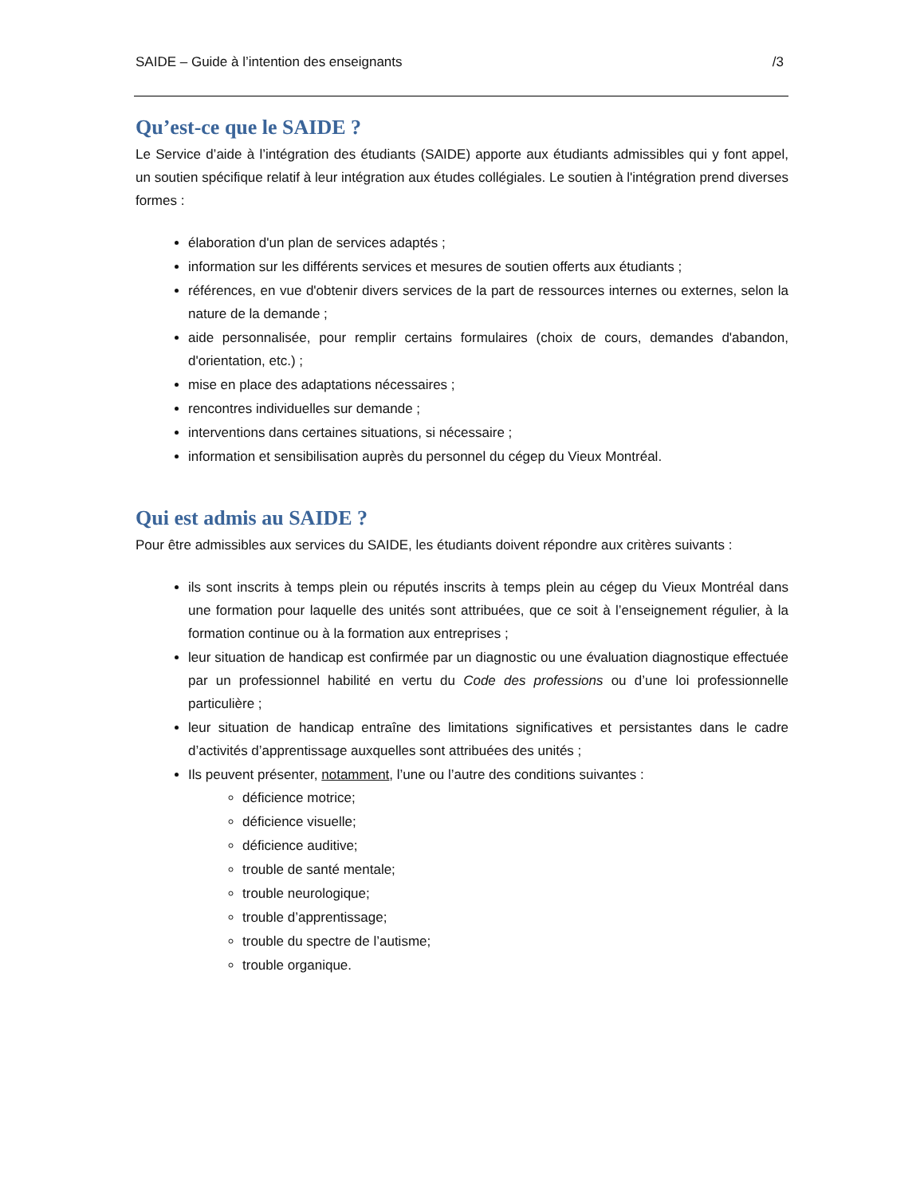SAIDE – Guide à l’intention des enseignants /3
Qu’est-ce que le SAIDE ?
Le Service d’aide à l’intégration des étudiants (SAIDE) apporte aux étudiants admissibles qui y font appel, un soutien spécifique relatif à leur intégration aux études collégiales. Le soutien à l'intégration prend diverses formes :
élaboration d'un plan de services adaptés ;
information sur les différents services et mesures de soutien offerts aux étudiants ;
références, en vue d'obtenir divers services de la part de ressources internes ou externes, selon la nature de la demande ;
aide personnalisée, pour remplir certains formulaires (choix de cours, demandes d'abandon, d'orientation, etc.) ;
mise en place des adaptations nécessaires ;
rencontres individuelles sur demande ;
interventions dans certaines situations, si nécessaire ;
information et sensibilisation auprès du personnel du cégep du Vieux Montréal.
Qui est admis au SAIDE ?
Pour être admissibles aux services du SAIDE, les étudiants doivent répondre aux critères suivants :
ils sont inscrits à temps plein ou réputés inscrits à temps plein au cégep du Vieux Montréal dans une formation pour laquelle des unités sont attribuées, que ce soit à l’enseignement régulier, à la formation continue ou à la formation aux entreprises ;
leur situation de handicap est confirmée par un diagnostic ou une évaluation diagnostique effectuée par un professionnel habilité en vertu du Code des professions ou d’une loi professionnelle particulière ;
leur situation de handicap entraîne des limitations significatives et persistantes dans le cadre d’activités d’apprentissage auxquelles sont attribuées des unités ;
Ils peuvent présenter, notamment, l’une ou l’autre des conditions suivantes :
déficience motrice;
déficience visuelle;
déficience auditive;
trouble de santé mentale;
trouble neurologique;
trouble d’apprentissage;
trouble du spectre de l’autisme;
trouble organique.